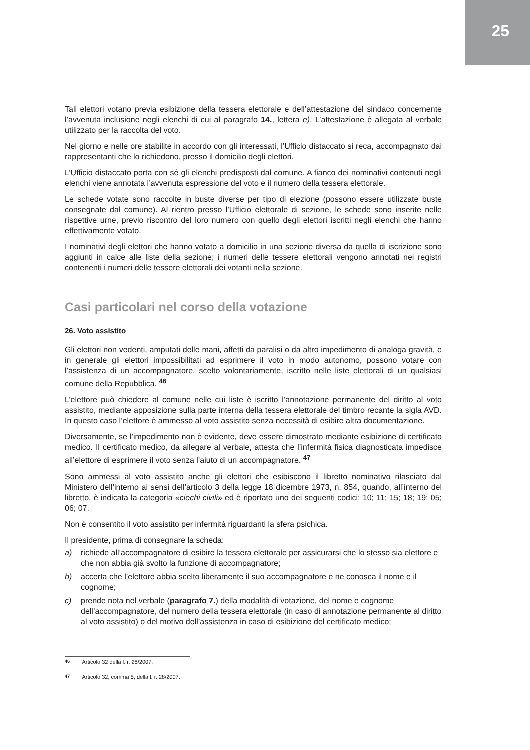25
Tali elettori votano previa esibizione della tessera elettorale e dell’attestazione del sindaco concernente l’avvenuta inclusione negli elenchi di cui al paragrafo 14., lettera e). L’attestazione è allegata al verbale utilizzato per la raccolta del voto.
Nel giorno e nelle ore stabilite in accordo con gli interessati, l’Ufficio distaccato si reca, accompagnato dai rappresentanti che lo richiedono, presso il domicilio degli elettori.
L’Ufficio distaccato porta con sé gli elenchi predisposti dal comune. A fianco dei nominativi contenuti negli elenchi viene annotata l’avvenuta espressione del voto e il numero della tessera elettorale.
Le schede votate sono raccolte in buste diverse per tipo di elezione (possono essere utilizzate buste consegnate dal comune). Al rientro presso l’Ufficio elettorale di sezione, le schede sono inserite nelle rispettive urne, previo riscontro del loro numero con quello degli elettori iscritti negli elenchi che hanno effettivamente votato.
I nominativi degli elettori che hanno votato a domicilio in una sezione diversa da quella di iscrizione sono aggiunti in calce alle liste della sezione; i numeri delle tessere elettorali vengono annotati nei registri contenenti i numeri delle tessere elettorali dei votanti nella sezione.
Casi particolari nel corso della votazione
26. Voto assistito
Gli elettori non vedenti, amputati delle mani, affetti da paralisi o da altro impedimento di analoga gravità, e in generale gli elettori impossibilitati ad esprimere il voto in modo autonomo, possono votare con l’assistenza di un accompagnatore, scelto volontariamente, iscritto nelle liste elettorali di un qualsiasi comune della Repubblica. <sup>46</sup>
L’elettore può chiedere al comune nelle cui liste è iscritto l’annotazione permanente del diritto al voto assistito, mediante apposizione sulla parte interna della tessera elettorale del timbro recante la sigla AVD. In questo caso l’elettore è ammesso al voto assistito senza necessità di esibire altra documentazione.
Diversamente, se l’impedimento non è evidente, deve essere dimostrato mediante esibizione di certificato medico. Il certificato medico, da allegare al verbale, attesta che l’infermità fisica diagnosticata impedisce all’elettore di esprimere il voto senza l’aiuto di un accompagnatore. <sup>47</sup>
Sono ammessi al voto assistito anche gli elettori che esibiscono il libretto nominativo rilasciato dal Ministero dell’interno ai sensi dell’articolo 3 della legge 18 dicembre 1973, n. 854, quando, all’interno del libretto, è indicata la categoria «ciechi civili» ed è riportato uno dei seguenti codici: 10; 11; 15; 18; 19; 05; 06; 07.
Non è consentito il voto assistito per infermità riguardanti la sfera psichica.
Il presidente, prima di consegnare la scheda:
a) richiede all’accompagnatore di esibire la tessera elettorale per assicurarsi che lo stesso sia elettore e che non abbia già svolto la funzione di accompagnatore;
b) accerta che l’elettore abbia scelto liberamente il suo accompagnatore e ne conosca il nome e il cognome;
c) prende nota nel verbale (paragrafo 7.) della modalità di votazione, del nome e cognome dell’accompagnatore, del numero della tessera elettorale (in caso di annotazione permanente al diritto al voto assistito) o del motivo dell’assistenza in caso di esibizione del certificato medico;
46 Articolo 32 della l. r. 28/2007.
47 Articolo 32, comma 5, della l. r. 28/2007.